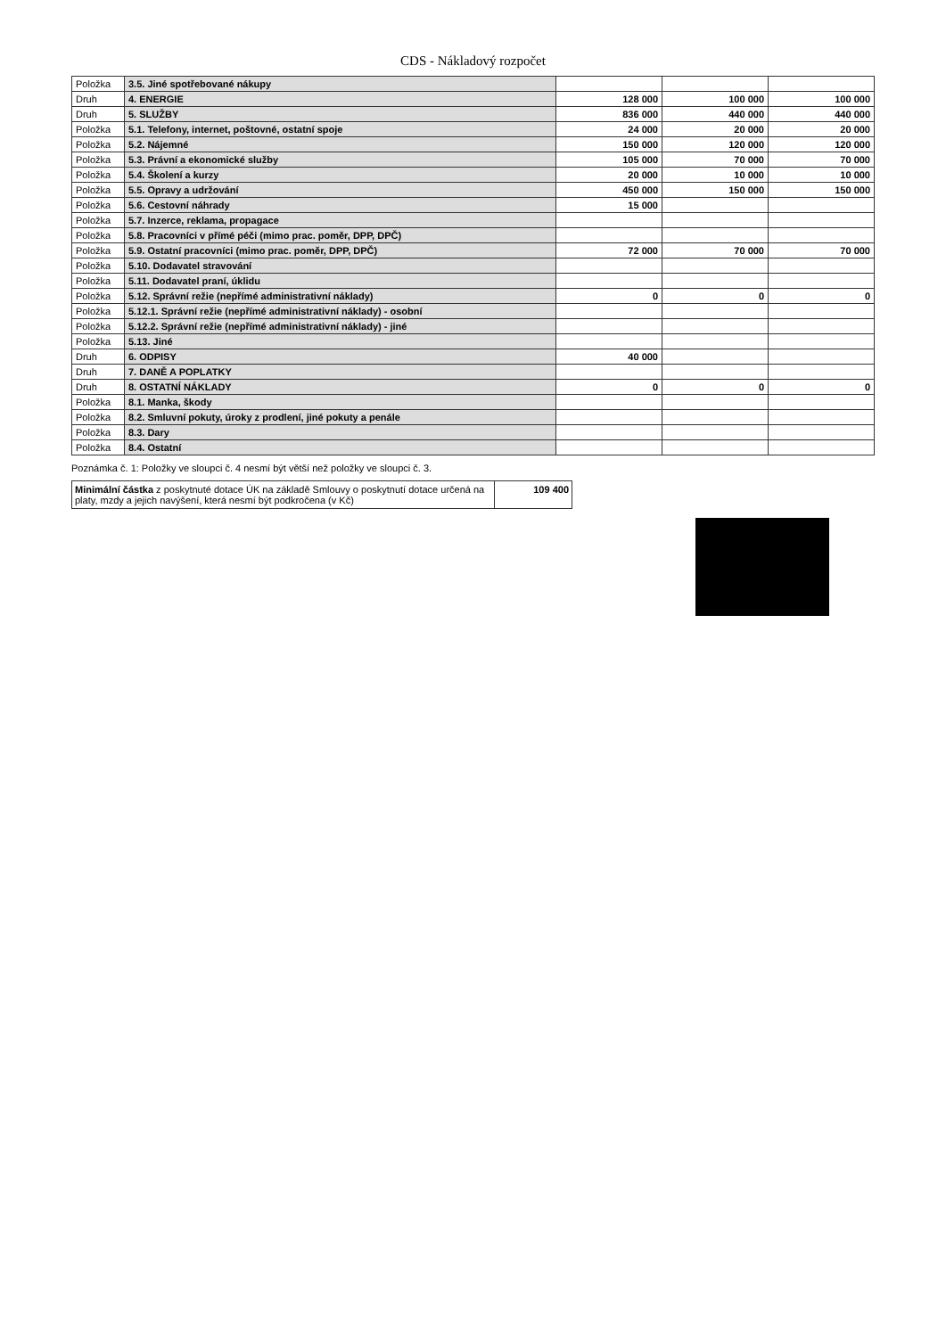CDS - Nákladový rozpočet
| Položka | 3.5. Jiné spotřebované nákupy | | | |
| Druh | 4. ENERGIE | 128 000 | 100 000 | 100 000 |
| Druh | 5. SLUŽBY | 836 000 | 440 000 | 440 000 |
| Položka | 5.1. Telefony, internet, poštovné, ostatní spoje | 24 000 | 20 000 | 20 000 |
| Položka | 5.2. Nájemné | 150 000 | 120 000 | 120 000 |
| Položka | 5.3. Právní a ekonomické služby | 105 000 | 70 000 | 70 000 |
| Položka | 5.4. Školení a kurzy | 20 000 | 10 000 | 10 000 |
| Položka | 5.5. Opravy a udržování | 450 000 | 150 000 | 150 000 |
| Položka | 5.6. Cestovní náhrady | 15 000 | | |
| Položka | 5.7. Inzerce, reklama, propagace | | | |
| Položka | 5.8. Pracovníci v přímé péči (mimo prac. poměr, DPP, DPČ) | | | |
| Položka | 5.9. Ostatní pracovníci (mimo prac. poměr, DPP, DPČ) | 72 000 | 70 000 | 70 000 |
| Položka | 5.10. Dodavatel stravování | | | |
| Položka | 5.11. Dodavatel praní, úklidu | | | |
| Položka | 5.12. Správní režie (nepřímé administrativní náklady) | 0 | 0 | 0 |
| Položka | 5.12.1. Správní režie (nepřímé administrativní náklady) - osobní | | | |
| Položka | 5.12.2. Správní režie (nepřímé administrativní náklady) - jiné | | | |
| Položka | 5.13. Jiné | | | |
| Druh | 6. ODPISY | 40 000 | | |
| Druh | 7. DANĚ A POPLATKY | | | |
| Druh | 8. OSTATNÍ NÁKLADY | 0 | 0 | 0 |
| Položka | 8.1. Manka, škody | | | |
| Položka | 8.2. Smluvní pokuty, úroky z prodlení, jiné pokuty a penále | | | |
| Položka | 8.3. Dary | | | |
| Položka | 8.4. Ostatní | | | |
Poznámka č. 1: Položky ve sloupci č. 4 nesmí být větší než položky ve sloupci č. 3.
Minimální částka z poskytnuté dotace ÚK na základě Smlouvy o poskytnutí dotace určená na platy, mzdy a jejich navýšení, která nesmí být podkročena (v Kč)
109 400